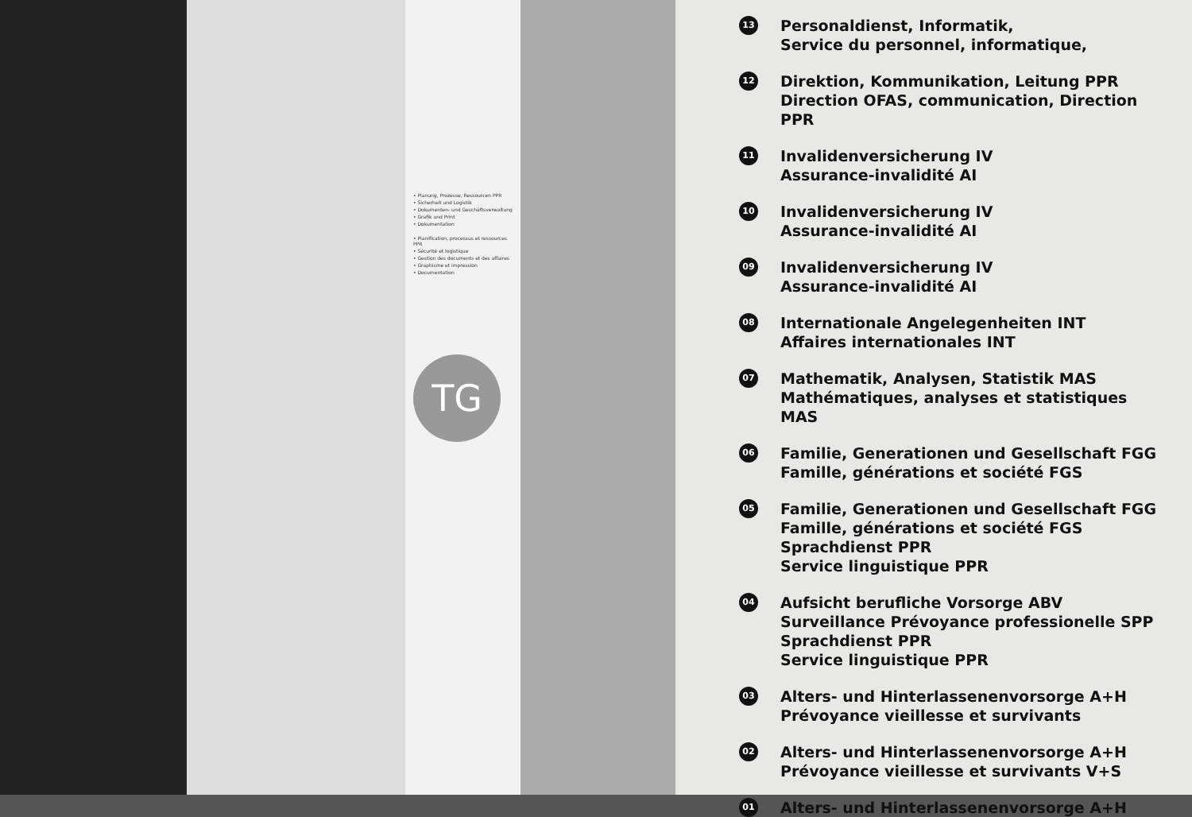• Planung, Prozesse, Ressourcen PPR
• Sicherheit und Logistik
• Dokumenten- und Geschäftsverwaltung
• Grafik und Print
• Dokumentation
• Planification, processus et ressources PPR
• Sécurité et logistique
• Gestion des documents et des affaires
• Graphisme et impression
• Documentation
TG
13
Personaldienst, Informatik,
Service du personnel, informatique,
12
Direktion, Kommunikation, Leitung PPR
Direction OFAS, communication, Direction PPR
11
Invalidenversicherung IV
Assurance-invalidité AI
10
Invalidenversicherung IV
Assurance-invalidité AI
09
Invalidenversicherung IV
Assurance-invalidité AI
08
Internationale Angelegenheiten INT
Affaires internationales INT
07
Mathematik, Analysen, Statistik MAS
Mathématiques, analyses et statistiques MAS
06
Familie, Generationen und Gesellschaft FGG
Famille, générations et société FGS
05
Familie, Generationen und Gesellschaft FGG
Famille, générations et société FGS
Sprachdienst PPR
Service linguistique PPR
04
Aufsicht berufliche Vorsorge ABV
Surveillance Prévoyance professionelle SPP
Sprachdienst PPR
Service linguistique PPR
03
Alters- und Hinterlassenenvorsorge A+H
Prévoyance vieillesse et survivants
02
Alters- und Hinterlassenenvorsorge A+H
Prévoyance vieillesse et survivants V+S
01
Alters- und Hinterlassenenvorsorge A+H